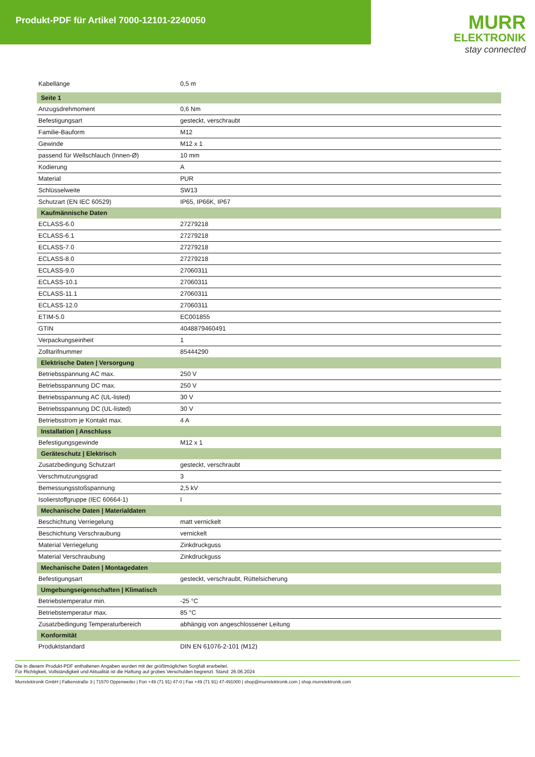Produkt-PDF für Artikel 7000-12101-2240050
MURR
ELEKTRONIK
stay connected
| Kabellänge | 0,5 m |
| Seite 1 | |
| Anzugsdrehmoment | 0,6 Nm |
| Befestigungsart | gesteckt, verschraubt |
| Familie-Bauform | M12 |
| Gewinde | M12 x 1 |
| passend für Wellschlauch (Innen-Ø) | 10 mm |
| Kodierung | A |
| Material | PUR |
| Schlüsselweite | SW13 |
| Schutzart (EN IEC 60529) | IP65, IP66K, IP67 |
| Kaufmännische Daten | |
| ECLASS-6.0 | 27279218 |
| ECLASS-6.1 | 27279218 |
| ECLASS-7.0 | 27279218 |
| ECLASS-8.0 | 27279218 |
| ECLASS-9.0 | 27060311 |
| ECLASS-10.1 | 27060311 |
| ECLASS-11.1 | 27060311 |
| ECLASS-12.0 | 27060311 |
| ETIM-5.0 | EC001855 |
| GTIN | 4048879460491 |
| Verpackungseinheit | 1 |
| Zolltarifnummer | 85444290 |
| Elektrische Daten / Versorgung | |
| Betriebsspannung AC max. | 250 V |
| Betriebsspannung DC max. | 250 V |
| Betriebsspannung AC (UL-listed) | 30 V |
| Betriebsspannung DC (UL-listed) | 30 V |
| Betriebsstrom je Kontakt max. | 4 A |
| Installation / Anschluss | |
| Befestigungsgewinde | M12 x 1 |
| Geräteschutz / Elektrisch | |
| Zusatzbedingung Schutzart | gesteckt, verschraubt |
| Verschmutzungsgrad | 3 |
| Bemessungsstoßspannung | 2,5 kV |
| Isolierstoffgruppe (IEC 60664-1) | I |
| Mechanische Daten / Materialdaten | |
| Beschichtung Verriegelung | matt vernickelt |
| Beschichtung Verschraubung | vernickelt |
| Material Verriegelung | Zinkdruckguss |
| Material Verschraubung | Zinkdruckguss |
| Mechanische Daten / Montagedaten | |
| Befestigungsart | gesteckt, verschraubt, Rüttelsicherung |
| Umgebungseigenschaften / Klimatisch | |
| Betriebstemperatur min. | -25 °C |
| Betriebstemperatur max. | 85 °C |
| Zusatzbedingung Temperaturbereich | abhängig von angeschlossener Leitung |
| Konformität | |
| Produktstandard | DIN EN 61076-2-101 (M12) |
Die in diesem Produkt-PDF enthaltenen Angaben wurden mit der größtmöglichen Sorgfalt erarbeitet.
Für Richtigkeit, Vollständigkeit und Aktualität ist die Haftung auf grobes Verschulden begrenzt. Stand: 26.06.2024
Murrelektronik GmbH | Falkenstraße 3 | 71570 Oppenweiler | Fon +49 (71 91) 47-0 | Fax +49 (71 91) 47-491000 | shop@murrelektronik.com | shop.murrelektronik.com